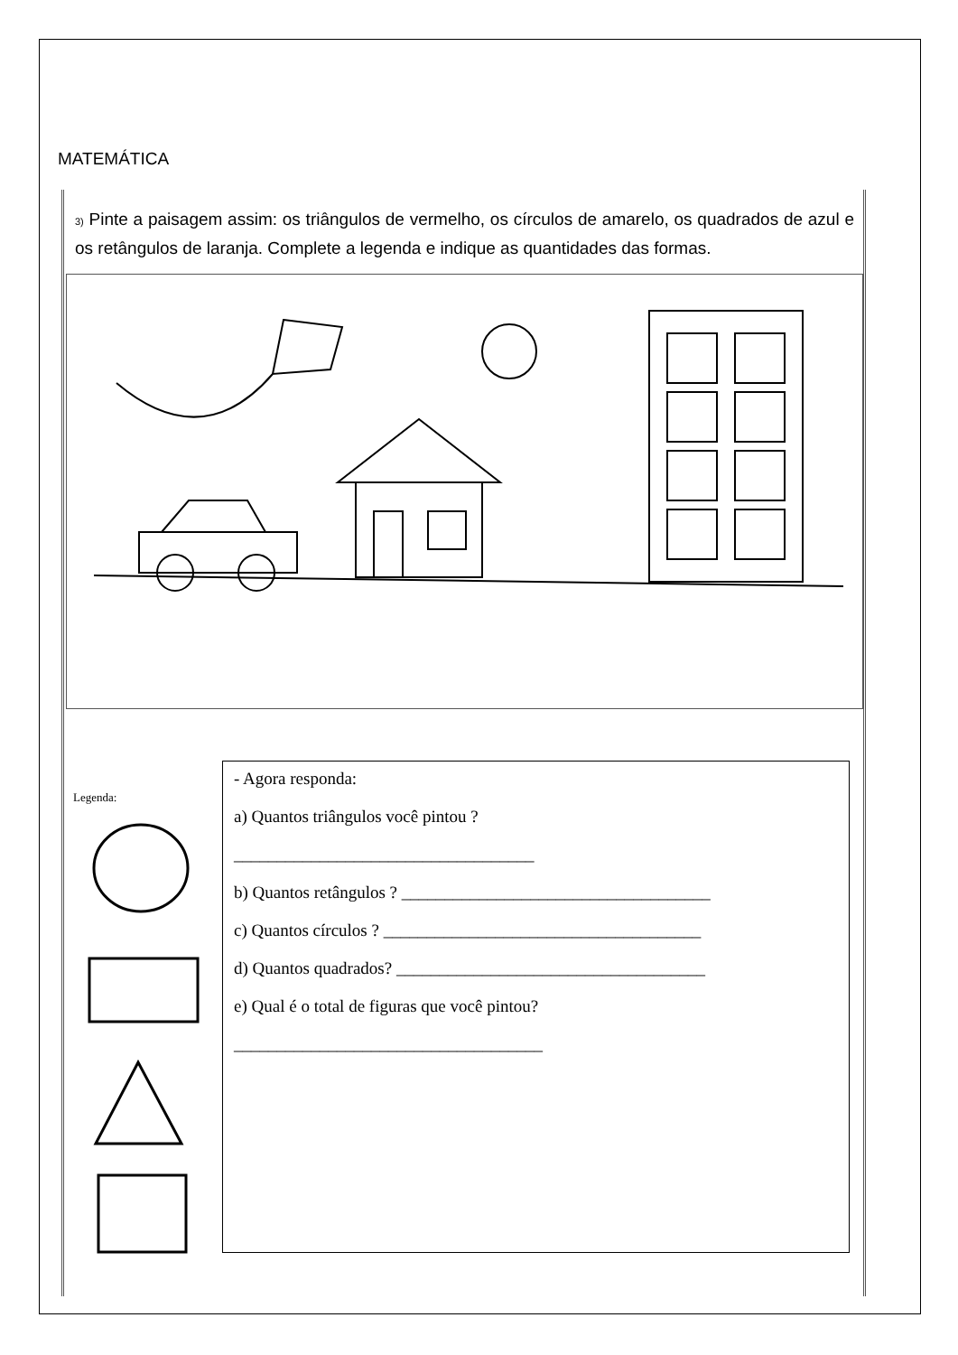MATEMÁTICA
3) Pinte a paisagem assim: os triângulos de vermelho, os círculos de amarelo, os quadrados de azul e os retângulos de laranja. Complete a legenda e indique as quantidades das formas.
Legenda:
- Agora responda:
a) Quantos triângulos você pintou ?
___________________________________
b) Quantos retângulos ? ____________________________________
c) Quantos círculos ? _____________________________________
d) Quantos quadrados? ____________________________________
e) Qual é o total de figuras que você pintou?
____________________________________